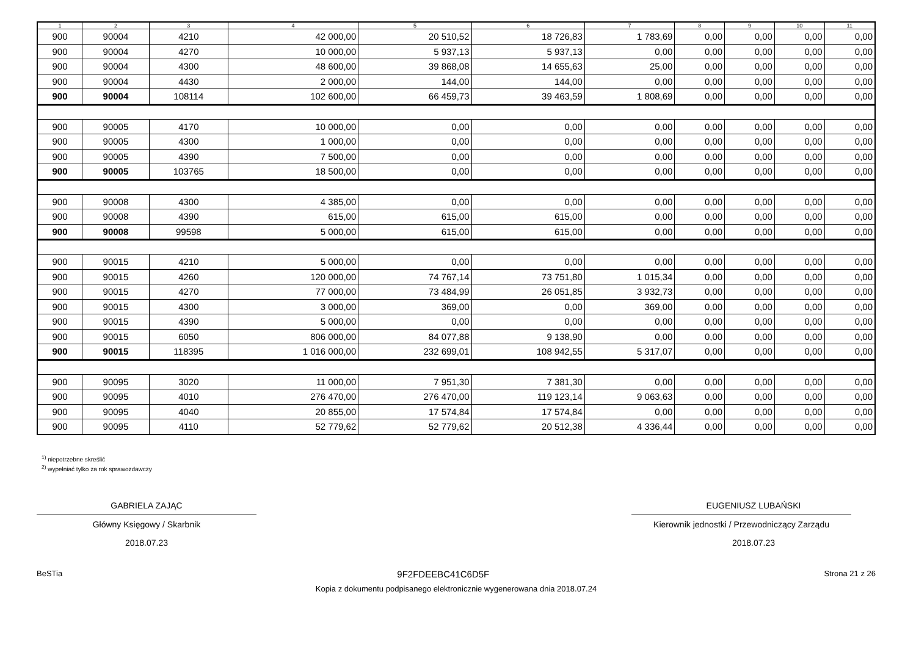| 1 | 2 | 3 | 4 | 5 | 6 | 7 | 8 | 9 | 10 | 11 |
| --- | --- | --- | --- | --- | --- | --- | --- | --- | --- | --- |
| 900 | 90004 | 4210 | 42 000,00 | 20 510,52 | 18 726,83 | 1 783,69 | 0,00 | 0,00 | 0,00 | 0,00 |
| 900 | 90004 | 4270 | 10 000,00 | 5 937,13 | 5 937,13 | 0,00 | 0,00 | 0,00 | 0,00 | 0,00 |
| 900 | 90004 | 4300 | 48 600,00 | 39 868,08 | 14 655,63 | 25,00 | 0,00 | 0,00 | 0,00 | 0,00 |
| 900 | 90004 | 4430 | 2 000,00 | 144,00 | 144,00 | 0,00 | 0,00 | 0,00 | 0,00 | 0,00 |
| 900 | 90004 | 108114 | 102 600,00 | 66 459,73 | 39 463,59 | 1 808,69 | 0,00 | 0,00 | 0,00 | 0,00 |
| 900 | 90005 | 4170 | 10 000,00 | 0,00 | 0,00 | 0,00 | 0,00 | 0,00 | 0,00 | 0,00 |
| 900 | 90005 | 4300 | 1 000,00 | 0,00 | 0,00 | 0,00 | 0,00 | 0,00 | 0,00 | 0,00 |
| 900 | 90005 | 4390 | 7 500,00 | 0,00 | 0,00 | 0,00 | 0,00 | 0,00 | 0,00 | 0,00 |
| 900 | 90005 | 103765 | 18 500,00 | 0,00 | 0,00 | 0,00 | 0,00 | 0,00 | 0,00 | 0,00 |
| 900 | 90008 | 4300 | 4 385,00 | 0,00 | 0,00 | 0,00 | 0,00 | 0,00 | 0,00 | 0,00 |
| 900 | 90008 | 4390 | 615,00 | 615,00 | 615,00 | 0,00 | 0,00 | 0,00 | 0,00 | 0,00 |
| 900 | 90008 | 99598 | 5 000,00 | 615,00 | 615,00 | 0,00 | 0,00 | 0,00 | 0,00 | 0,00 |
| 900 | 90015 | 4210 | 5 000,00 | 0,00 | 0,00 | 0,00 | 0,00 | 0,00 | 0,00 | 0,00 |
| 900 | 90015 | 4260 | 120 000,00 | 74 767,14 | 73 751,80 | 1 015,34 | 0,00 | 0,00 | 0,00 | 0,00 |
| 900 | 90015 | 4270 | 77 000,00 | 73 484,99 | 26 051,85 | 3 932,73 | 0,00 | 0,00 | 0,00 | 0,00 |
| 900 | 90015 | 4300 | 3 000,00 | 369,00 | 0,00 | 369,00 | 0,00 | 0,00 | 0,00 | 0,00 |
| 900 | 90015 | 4390 | 5 000,00 | 0,00 | 0,00 | 0,00 | 0,00 | 0,00 | 0,00 | 0,00 |
| 900 | 90015 | 6050 | 806 000,00 | 84 077,88 | 9 138,90 | 0,00 | 0,00 | 0,00 | 0,00 | 0,00 |
| 900 | 90015 | 118395 | 1 016 000,00 | 232 699,01 | 108 942,55 | 5 317,07 | 0,00 | 0,00 | 0,00 | 0,00 |
| 900 | 90095 | 3020 | 11 000,00 | 7 951,30 | 7 381,30 | 0,00 | 0,00 | 0,00 | 0,00 | 0,00 |
| 900 | 90095 | 4010 | 276 470,00 | 276 470,00 | 119 123,14 | 9 063,63 | 0,00 | 0,00 | 0,00 | 0,00 |
| 900 | 90095 | 4040 | 20 855,00 | 17 574,84 | 17 574,84 | 0,00 | 0,00 | 0,00 | 0,00 | 0,00 |
| 900 | 90095 | 4110 | 52 779,62 | 52 779,62 | 20 512,38 | 4 336,44 | 0,00 | 0,00 | 0,00 | 0,00 |
<sup>1)</sup> niepotrzebne skreślić
<sup>2)</sup> wypełniać tylko za rok sprawozdawczy
GABRIELA ZAJĄC
Główny Księgowy / Skarbnik
2018.07.23
EUGENIUSZ LUBAŃSKI
Kierownik jednostki / Przewodniczący Zarządu
2018.07.23
BeSTia 9F2FDEEBC41C6D5F Strona 21 z 26
Kopia z dokumentu podpisanego elektronicznie wygenerowana dnia 2018.07.24